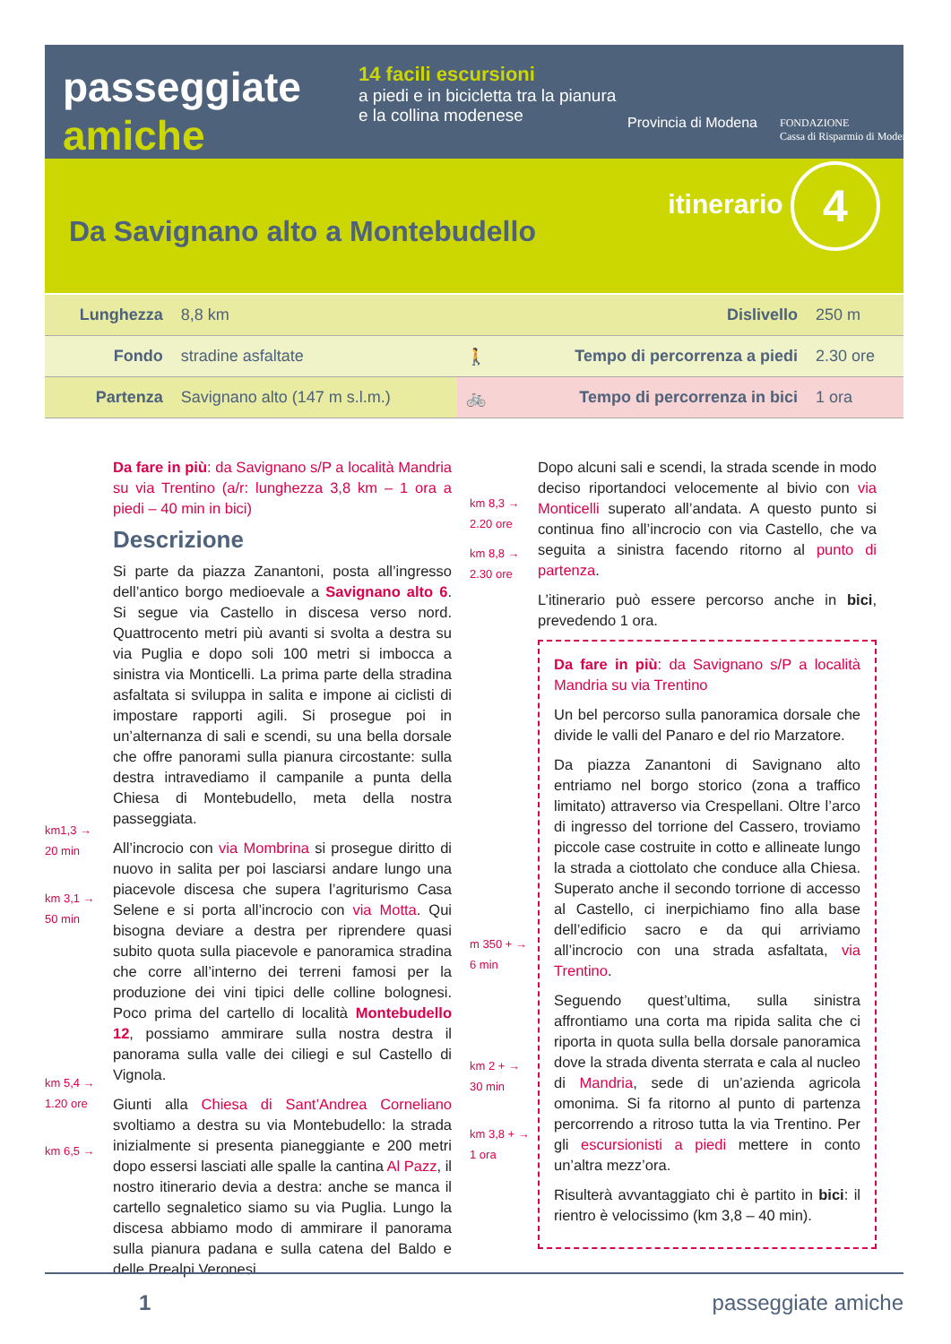passeggiate
amiche
14 facili escursioni
a piedi e in bicicletta tra la pianura e la collina modenese
Provincia di Modena
FONDAZIONE
Cassa di Risparmio di Modena
Da Savignano alto a Montebudello itinerario 4
| Lunghezza | 8,8 km | Dislivello | | 250 m |
| Fondo | stradine asfaltate | 🚶 | Tempo di percorrenza a piedi | 2.30 ore |
| Partenza | Savignano alto (147 m s.l.m.) | 🚲 | Tempo di percorrenza in bici | 1 ora |
km1,3 →
20 min
km 3,1 →
50 min
km 5,4 →
1.20 ore
km 6,5 →
Da fare in più: da Savignano s/P a località Mandria su via Trentino (a/r: lunghezza 3,8 km – 1 ora a piedi – 40 min in bici)
Descrizione
Si parte da piazza Zanantoni, posta all’ingresso dell’antico borgo medioevale a Savignano alto 6. Si segue via Castello in discesa verso nord. Quattrocento metri più avanti si svolta a destra su via Puglia e dopo soli 100 metri si imbocca a sinistra via Monticelli. La prima parte della stradina asfaltata si sviluppa in salita e impone ai ciclisti di impostare rapporti agili. Si prosegue poi in un’alternanza di sali e scendi, su una bella dorsale che offre panorami sulla pianura circostante: sulla destra intravediamo il campanile a punta della Chiesa di Montebudello, meta della nostra passeggiata.
All’incrocio con via Mombrina si prosegue diritto di nuovo in salita per poi lasciarsi andare lungo una piacevole discesa che supera l’agriturismo Casa Selene e si porta all’incrocio con via Motta. Qui bisogna deviare a destra per riprendere quasi subito quota sulla piacevole e panoramica stradina che corre all’interno dei terreni famosi per la produzione dei vini tipici delle colline bolognesi. Poco prima del cartello di località Montebudello 12, possiamo ammirare sulla nostra destra il panorama sulla valle dei ciliegi e sul Castello di Vignola.
Giunti alla Chiesa di Sant’Andrea Corneliano svoltiamo a destra su via Montebudello: la strada inizialmente si presenta pianeggiante e 200 metri dopo essersi lasciati alle spalle la cantina Al Pazz, il nostro itinerario devia a destra: anche se manca il cartello segnaletico siamo su via Puglia. Lungo la discesa abbiamo modo di ammirare il panorama sulla pianura padana e sulla catena del Baldo e delle Prealpi Veronesi.
km 8,3 →
2.20 ore
km 8,8 →
2.30 ore
m 350 + →
6 min
km 2 + →
30 min
km 3,8 + →
1 ora
Dopo alcuni sali e scendi, la strada scende in modo deciso riportandoci velocemente al bivio con via Monticelli superato all’andata. A questo punto si continua fino all’incrocio con via Castello, che va seguita a sinistra facendo ritorno al punto di partenza.
L’itinerario può essere percorso anche in bici, prevedendo 1 ora.
Da fare in più: da Savignano s/P a località Mandria su via Trentino
Un bel percorso sulla panoramica dorsale che divide le valli del Panaro e del rio Marzatore.
Da piazza Zanantoni di Savignano alto entriamo nel borgo storico (zona a traffico limitato) attraverso via Crespellani. Oltre l’arco di ingresso del torrione del Cassero, troviamo piccole case costruite in cotto e allineate lungo la strada a ciottolato che conduce alla Chiesa. Superato anche il secondo torrione di accesso al Castello, ci inerpichiamo fino alla base dell’edificio sacro e da qui arriviamo all’incrocio con una strada asfaltata, via Trentino.
Seguendo quest’ultima, sulla sinistra affrontiamo una corta ma ripida salita che ci riporta in quota sulla bella dorsale panoramica dove la strada diventa sterrata e cala al nucleo di Mandria, sede di un’azienda agricola omonima. Si fa ritorno al punto di partenza percorrendo a ritroso tutta la via Trentino. Per gli escursionisti a piedi mettere in conto un’altra mezz’ora.
Risulterà avvantaggiato chi è partito in bici: il rientro è velocissimo (km 3,8 – 40 min).
1 passeggiate amiche